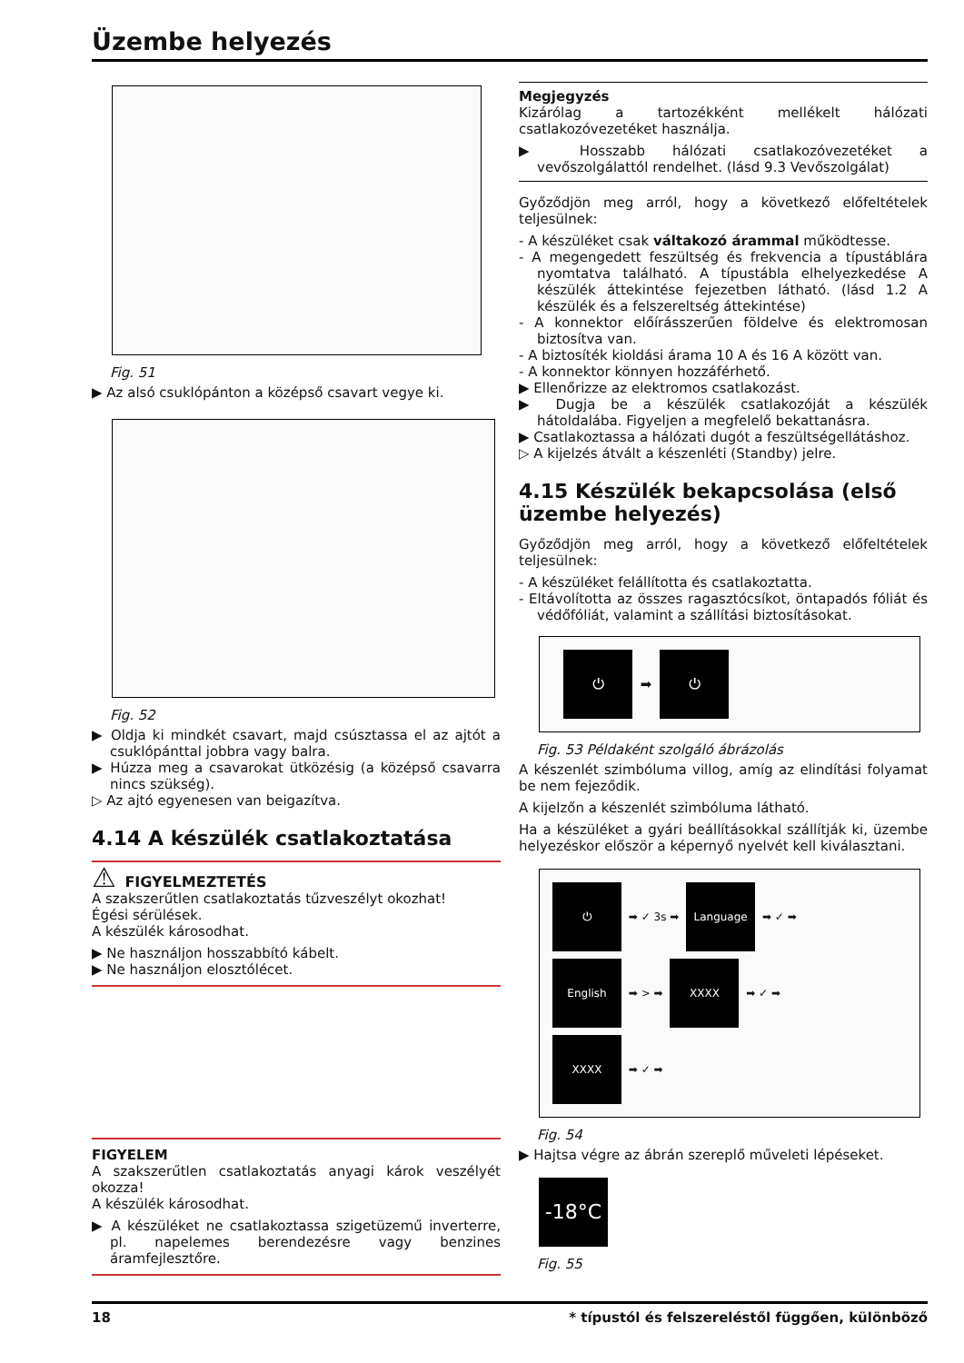Üzembe helyezés
Fig. 51
▶ Az alsó csuklópánton a középső csavart vegye ki.
Fig. 52
▶ Oldja ki mindkét csavart, majd csúsztassa el az ajtót a csuklópánttal jobbra vagy balra.
▶ Húzza meg a csavarokat ütközésig (a középső csavarra nincs szükség).
▷ Az ajtó egyenesen van beigazítva.
4.14 A készülék csatlakoztatása
⚠ FIGYELMEZTETÉS
A szakszerűtlen csatlakoztatás tűzveszélyt okozhat!
Égési sérülések.
A készülék károsodhat.
▶ Ne használjon hosszabbító kábelt.
▶ Ne használjon elosztólécet.
FIGYELEM
A szakszerűtlen csatlakoztatás anyagi károk veszélyét okozza!
A készülék károsodhat.
▶ A készüléket ne csatlakoztassa szigetüzemű inverterre, pl. napelemes berendezésre vagy benzines áramfejlesztőre.
Megjegyzés
Kizárólag a tartozékként mellékelt hálózati csatlakozóvezetéket használja.
▶ Hosszabb hálózati csatlakozóvezetéket a vevőszolgálattól rendelhet. (lásd 9.3 Vevőszolgálat)
Győződjön meg arról, hogy a következő előfeltételek teljesülnek:
- A készüléket csak váltakozó árammal működtesse.
- A megengedett feszültség és frekvencia a típustáblára nyomtatva található. A típustábla elhelyezkedése A készülék áttekintése fejezetben látható. (lásd 1.2 A készülék és a felszereltség áttekintése)
- A konnektor előírásszerűen földelve és elektromosan biztosítva van.
- A biztosíték kioldási árama 10 A és 16 A között van.
- A konnektor könnyen hozzáférhető.
▶ Ellenőrizze az elektromos csatlakozást.
▶ Dugja be a készülék csatlakozóját a készülék hátoldalába. Figyeljen a megfelelő bekattanásra.
▶ Csatlakoztassa a hálózati dugót a feszültségellátáshoz.
▷ A kijelzés átvált a készenléti (Standby) jelre.
4.15 Készülék bekapcsolása (első üzembe helyezés)
Győződjön meg arról, hogy a következő előfeltételek teljesülnek:
- A készüléket felállította és csatlakoztatta.
- Eltávolította az összes ragasztócsíkot, öntapadós fóliát és védőfóliát, valamint a szállítási biztosításokat.
⏻ ➡ ⏻
Fig. 53 Példaként szolgáló ábrázolás
A készenlét szimbóluma villog, amíg az elindítási folyamat be nem fejeződik.
A kijelzőn a készenlét szimbóluma látható.
Ha a készüléket a gyári beállításokkal szállítják ki, üzembe helyezéskor először a képernyő nyelvét kell kiválasztani.
⏻ ➡ ✓ 3s ➡ Language ➡ ✓ ➡
English ➡ > ➡ XXXX ➡ ✓ ➡
XXXX ➡ ✓ ➡
Fig. 54
▶ Hajtsa végre az ábrán szereplő műveleti lépéseket.
-18°C
Fig. 55
18 * típustól és felszereléstől függően, különböző